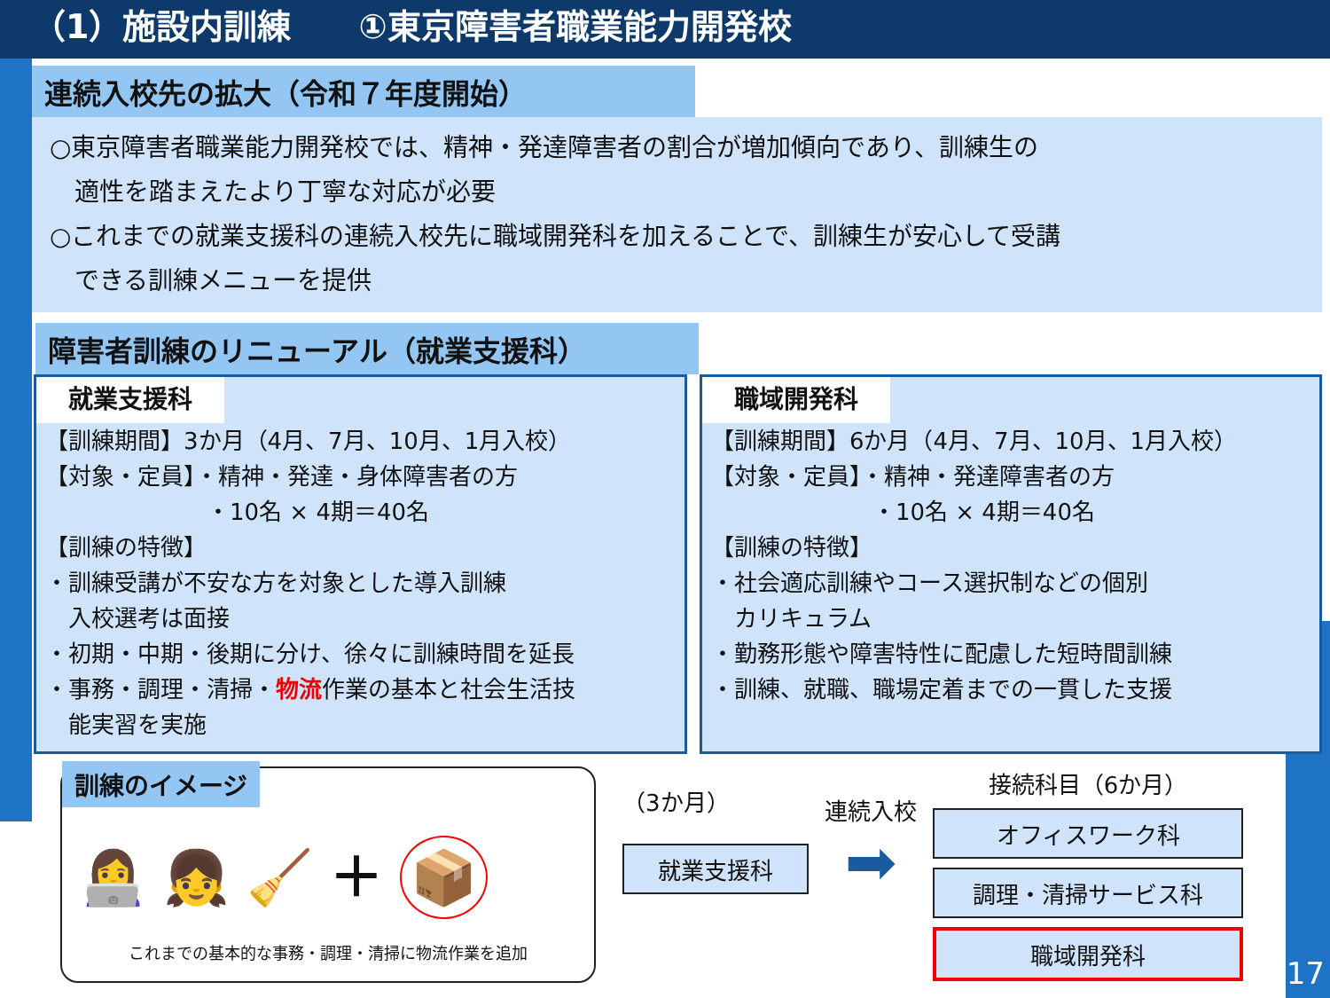（1）施設内訓練　　①東京障害者職業能力開発校
連続入校先の拡大（令和７年度開始）
○東京障害者職業能力開発校では、精神・発達障害者の割合が増加傾向であり、訓練生の
　適性を踏まえたより丁寧な対応が必要
○これまでの就業支援科の連続入校先に職域開発科を加えることで、訓練生が安心して受講
　できる訓練メニューを提供
障害者訓練のリニューアル（就業支援科）
就業支援科
【訓練期間】3か月（4月、7月、10月、1月入校）
【対象・定員】・精神・発達・身体障害者の方
　　　　　　　・10名 × 4期＝40名
【訓練の特徴】
・訓練受講が不安な方を対象とした導入訓練
　入校選考は面接
・初期・中期・後期に分け、徐々に訓練時間を延長
・事務・調理・清掃・物流作業の基本と社会生活技
　能実習を実施
職域開発科
【訓練期間】6か月（4月、7月、10月、1月入校）
【対象・定員】・精神・発達障害者の方
　　　　　　　・10名 × 4期＝40名
【訓練の特徴】
・社会適応訓練やコース選択制などの個別
　カリキュラム
・勤務形態や障害特性に配慮した短時間訓練
・訓練、就職、職場定着までの一貫した支援
訓練のイメージ
👩‍💻 👧 🧹 ＋ 📦
これまでの基本的な事務・調理・清掃に物流作業を追加
（3か月）
就業支援科
連続入校
➡
接続科目（6か月）
オフィスワーク科
調理・清掃サービス科
職域開発科
17